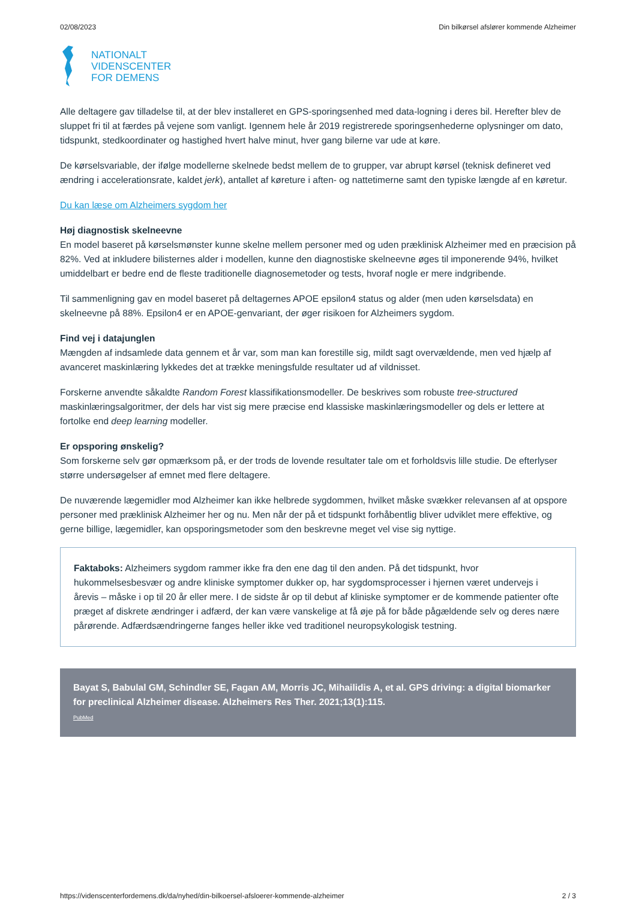02/08/2023 Din bilkørsel afslører kommende Alzheimer
NATIONALT
VIDENSCENTER
FOR DEMENS
Alle deltagere gav tilladelse til, at der blev installeret en GPS-sporingsenhed med data-logning i deres bil. Herefter blev de sluppet fri til at færdes på vejene som vanligt. Igennem hele år 2019 registrerede sporingsenhederne oplysninger om dato, tidspunkt, stedkoordinater og hastighed hvert halve minut, hver gang bilerne var ude at køre.
De kørselsvariable, der ifølge modellerne skelnede bedst mellem de to grupper, var abrupt kørsel (teknisk defineret ved ændring i accelerationsrate, kaldet jerk), antallet af køreture i aften- og nattetimerne samt den typiske længde af en køretur.
Du kan læse om Alzheimers sygdom her
Høj diagnostisk skelneevne
En model baseret på kørselsmønster kunne skelne mellem personer med og uden præklinisk Alzheimer med en præcision på 82%. Ved at inkludere bilisternes alder i modellen, kunne den diagnostiske skelneevne øges til imponerende 94%, hvilket umiddelbart er bedre end de fleste traditionelle diagnosemetoder og tests, hvoraf nogle er mere indgribende.
Til sammenligning gav en model baseret på deltagernes APOE epsilon4 status og alder (men uden kørselsdata) en skelneevne på 88%. Epsilon4 er en APOE-genvariant, der øger risikoen for Alzheimers sygdom.
Find vej i datajunglen
Mængden af indsamlede data gennem et år var, som man kan forestille sig, mildt sagt overvældende, men ved hjælp af avanceret maskinlæring lykkedes det at trække meningsfulde resultater ud af vildnisset.
Forskerne anvendte såkaldte Random Forest klassifikationsmodeller. De beskrives som robuste tree-structured maskinlæringsalgoritmer, der dels har vist sig mere præcise end klassiske maskinlæringsmodeller og dels er lettere at fortolke end deep learning modeller.
Er opsporing ønskelig?
Som forskerne selv gør opmærksom på, er der trods de lovende resultater tale om et forholdsvis lille studie. De efterlyser større undersøgelser af emnet med flere deltagere.
De nuværende lægemidler mod Alzheimer kan ikke helbrede sygdommen, hvilket måske svækker relevansen af at opspore personer med præklinisk Alzheimer her og nu. Men når der på et tidspunkt forhåbentlig bliver udviklet mere effektive, og gerne billige, lægemidler, kan opsporingsmetoder som den beskrevne meget vel vise sig nyttige.
Faktaboks: Alzheimers sygdom rammer ikke fra den ene dag til den anden. På det tidspunkt, hvor hukommelsesbesvær og andre kliniske symptomer dukker op, har sygdomsprocesser i hjernen været undervejs i årevis – måske i op til 20 år eller mere. I de sidste år op til debut af kliniske symptomer er de kommende patienter ofte præget af diskrete ændringer i adfærd, der kan være vanskelige at få øje på for både pågældende selv og deres nære pårørende. Adfærdsændringerne fanges heller ikke ved traditionel neuropsykologisk testning.
Bayat S, Babulal GM, Schindler SE, Fagan AM, Morris JC, Mihailidis A, et al. GPS driving: a digital biomarker for preclinical Alzheimer disease. Alzheimers Res Ther. 2021;13(1):115.
PubMed
https://videnscenterfordemens.dk/da/nyhed/din-bilkoersel-afsloerer-kommende-alzheimer 2 / 3